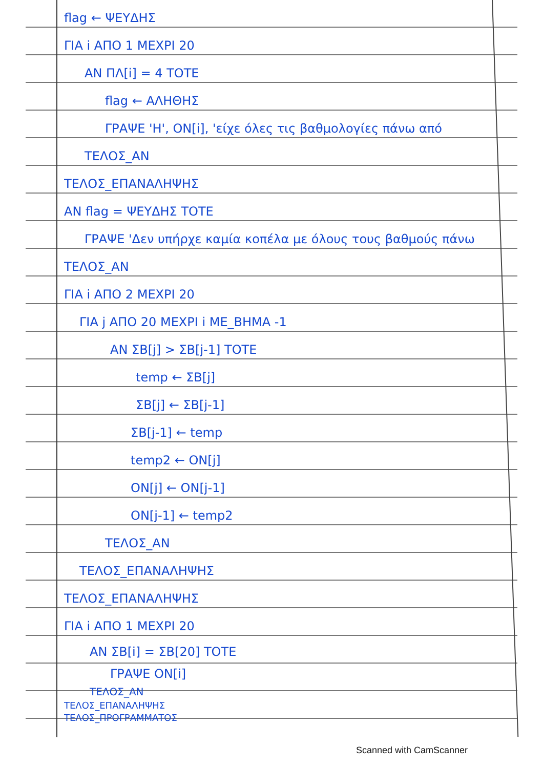flag ← ΨΕΥΔΗΣ
ΓΙΑ i ΑΠΟ 1 ΜΕΧΡΙ 20
ΑΝ ΠΛ[i] = 4 ΤΟΤΕ
flag ← ΑΛΗΘΗΣ
ΓΡΑΨΕ 'Η', ΟΝ[i], 'είχε όλες τις βαθμολογίες πάνω από
ΤΕΛΟΣ_ΑΝ
ΤΕΛΟΣ_ΕΠΑΝΑΛΗΨΗΣ
ΑΝ flag = ΨΕΥΔΗΣ ΤΟΤΕ
ΓΡΑΨΕ 'Δεν υπήρχε καμία κοπέλα με όλους τους βαθμούς πάνω
ΤΕΛΟΣ_ΑΝ
ΓΙΑ i ΑΠΟ 2 ΜΕΧΡΙ 20
ΓΙΑ j ΑΠΟ 20 ΜΕΧΡΙ i ΜΕ_ΒΗΜΑ -1
ΑΝ ΣΒ[j] > ΣΒ[j-1] ΤΟΤΕ
temp ← ΣΒ[j]
ΣΒ[j] ← ΣΒ[j-1]
ΣΒ[j-1] ← temp
temp2 ← ΟΝ[j]
ΟΝ[j] ← ΟΝ[j-1]
ΟΝ[j-1] ← temp2
ΤΕΛΟΣ_ΑΝ
ΤΕΛΟΣ_ΕΠΑΝΑΛΗΨΗΣ
ΤΕΛΟΣ_ΕΠΑΝΑΛΗΨΗΣ
ΓΙΑ i ΑΠΟ 1 ΜΕΧΡΙ 20
ΑΝ ΣΒ[i] = ΣΒ[20] ΤΟΤΕ
ΓΡΑΨΕ ΟΝ[i]
ΤΕΛΟΣ_ΑΝ
ΤΕΛΟΣ_ΕΠΑΝΑΛΗΨΗΣ
ΤΕΛΟΣ_ΠΡΟΓΡΑΜΜΑΤΟΣ
Scanned with CamScanner